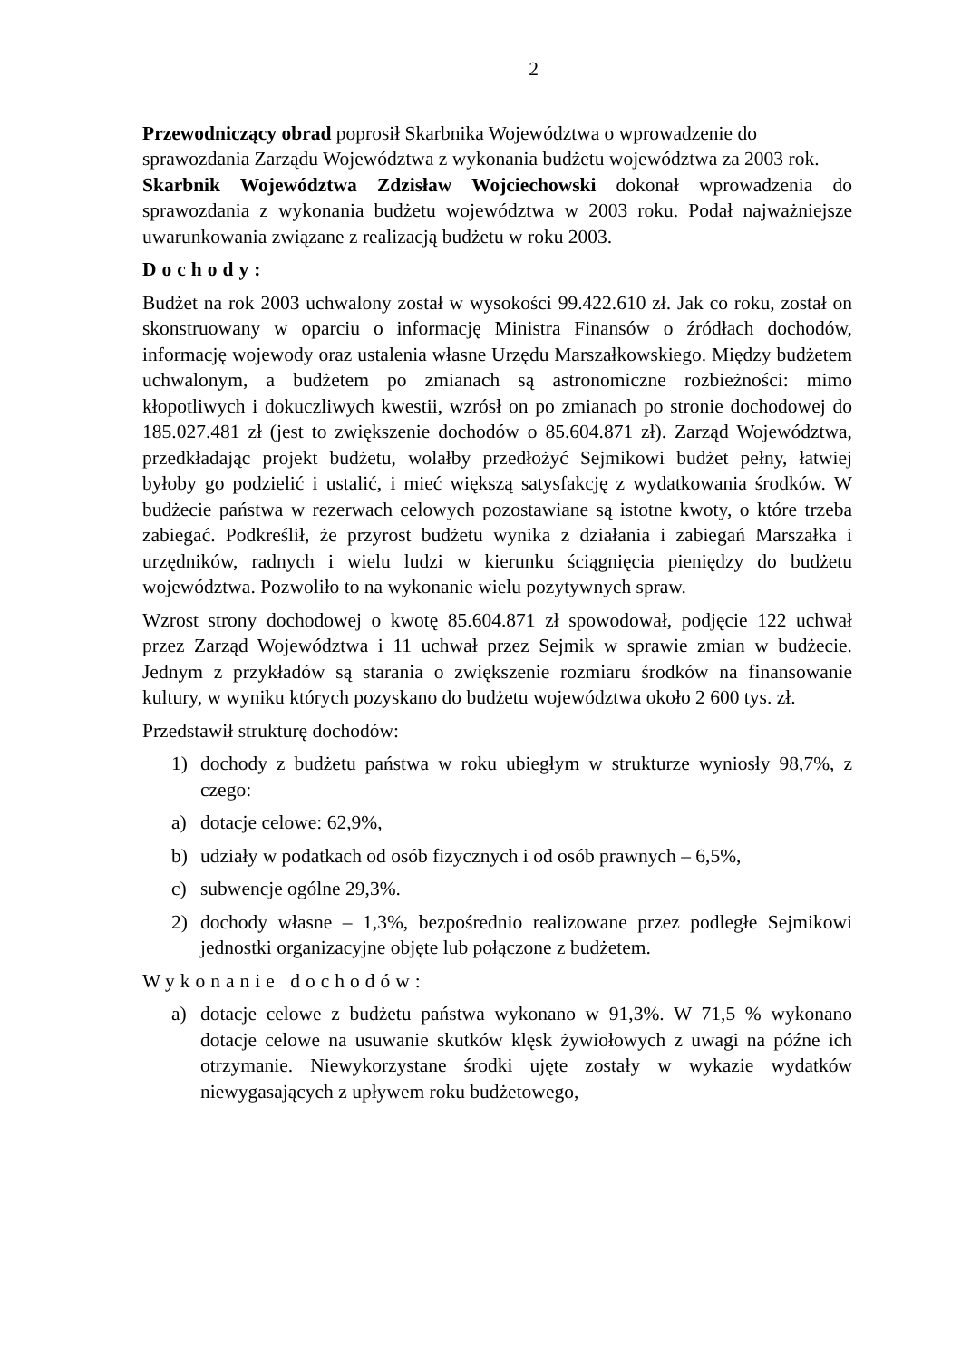2
Przewodniczący obrad poprosił Skarbnika Województwa o wprowadzenie do sprawozdania Zarządu Województwa z wykonania budżetu województwa za 2003 rok.
Skarbnik Województwa Zdzisław Wojciechowski dokonał wprowadzenia do sprawozdania z wykonania budżetu województwa w 2003 roku. Podał najważniejsze uwarunkowania związane z realizacją budżetu w roku 2003.
Dochody:
Budżet na rok 2003 uchwalony został w wysokości 99.422.610 zł. Jak co roku, został on skonstruowany w oparciu o informację Ministra Finansów o źródłach dochodów, informację wojewody oraz ustalenia własne Urzędu Marszałkowskiego. Między budżetem uchwalonym, a budżetem po zmianach są astronomiczne rozbieżności: mimo kłopotliwych i dokuczliwych kwestii, wzrósł on po zmianach po stronie dochodowej do 185.027.481 zł (jest to zwiększenie dochodów o 85.604.871 zł). Zarząd Województwa, przedkładając projekt budżetu, wolałby przedłożyć Sejmikowi budżet pełny, łatwiej byłoby go podzielić i ustalić, i mieć większą satysfakcję z wydatkowania środków. W budżecie państwa w rezerwach celowych pozostawiane są istotne kwoty, o które trzeba zabiegać. Podkreślił, że przyrost budżetu wynika z działania i zabiegań Marszałka i urzędników, radnych i wielu ludzi w kierunku ściągnięcia pieniędzy do budżetu województwa. Pozwoliło to na wykonanie wielu pozytywnych spraw.
Wzrost strony dochodowej o kwotę 85.604.871 zł spowodował, podjęcie 122 uchwał przez Zarząd Województwa i 11 uchwał przez Sejmik w sprawie zmian w budżecie. Jednym z przykładów są starania o zwiększenie rozmiaru środków na finansowanie kultury, w wyniku których pozyskano do budżetu województwa około 2 600 tys. zł.
Przedstawił strukturę dochodów:
1) dochody z budżetu państwa w roku ubiegłym w strukturze wyniosły 98,7%, z czego:
a) dotacje celowe: 62,9%,
b) udziały w podatkach od osób fizycznych i od osób prawnych – 6,5%,
c) subwencje ogólne 29,3%.
2) dochody własne – 1,3%, bezpośrednio realizowane przez podległe Sejmikowi jednostki organizacyjne objęte lub połączone z budżetem.
Wykonanie dochodów:
a) dotacje celowe z budżetu państwa wykonano w 91,3%. W 71,5 % wykonano dotacje celowe na usuwanie skutków klęsk żywiołowych z uwagi na późne ich otrzymanie. Niewykorzystane środki ujęte zostały w wykazie wydatków niewygasających z upływem roku budżetowego,